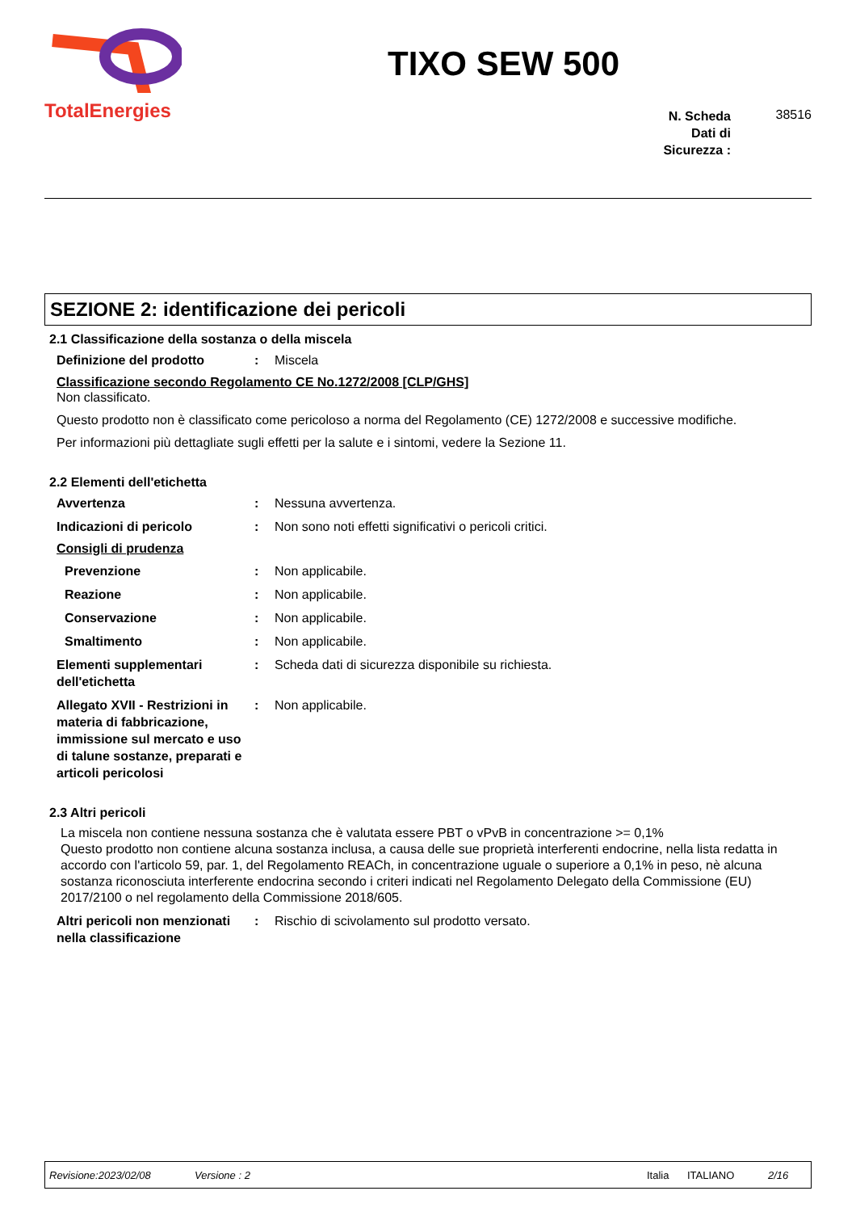TotalEnergies
TIXO SEW 500
N. Scheda Dati di Sicurezza :
38516
SEZIONE 2: identificazione dei pericoli
2.1 Classificazione della sostanza o della miscela
Definizione del prodotto : Miscela
Classificazione secondo Regolamento CE No.1272/2008 [CLP/GHS]
Non classificato.
Questo prodotto non è classificato come pericoloso a norma del Regolamento (CE) 1272/2008 e successive modifiche.
Per informazioni più dettagliate sugli effetti per la salute e i sintomi, vedere la Sezione 11.
2.2 Elementi dell'etichetta
Avvertenza : Nessuna avvertenza.
Indicazioni di pericolo : Non sono noti effetti significativi o pericoli critici.
Consigli di prudenza
Prevenzione : Non applicabile.
Reazione : Non applicabile.
Conservazione : Non applicabile.
Smaltimento : Non applicabile.
Elementi supplementari dell'etichetta
: Scheda dati di sicurezza disponibile su richiesta.
Allegato XVII - Restrizioni in materia di fabbricazione, immissione sul mercato e uso di talune sostanze, preparati e articoli pericolosi
: Non applicabile.
2.3 Altri pericoli
La miscela non contiene nessuna sostanza che è valutata essere PBT o vPvB in concentrazione >= 0,1%
Questo prodotto non contiene alcuna sostanza inclusa, a causa delle sue proprietà interferenti endocrine, nella lista redatta in accordo con l'articolo 59, par. 1, del Regolamento REACh, in concentrazione uguale o superiore a 0,1% in peso, nè alcuna sostanza riconosciuta interferente endocrina secondo i criteri indicati nel Regolamento Delegato della Commissione (EU) 2017/2100 o nel regolamento della Commissione 2018/605.
Altri pericoli non menzionati nella classificazione
: Rischio di scivolamento sul prodotto versato.
Revisione:2023/02/08 Versione : 2 Italia ITALIANO 2/16